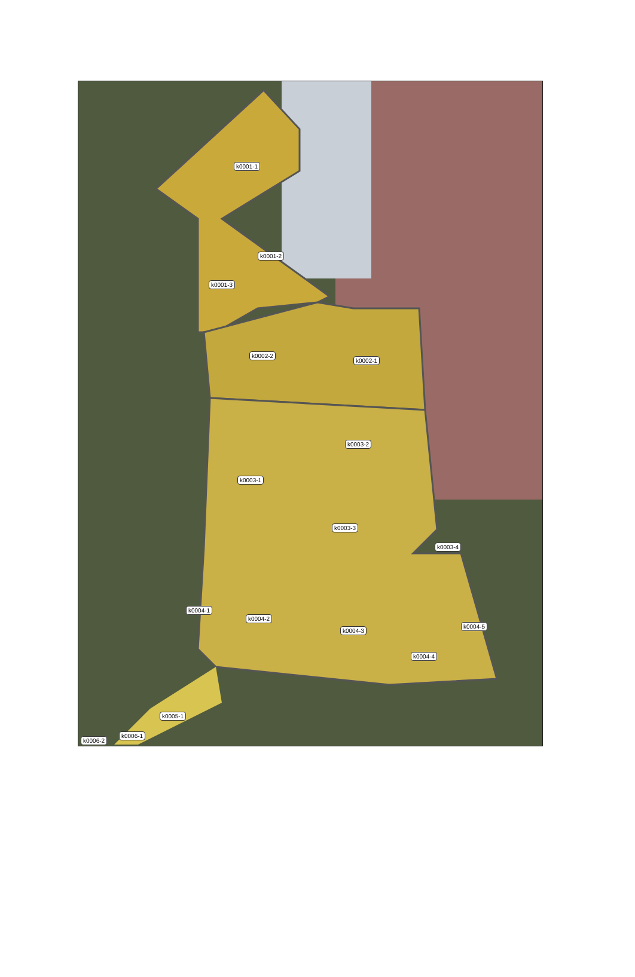k0001-1
k0001-2
k0001-3
k0002-2
k0002-1
k0003-2
k0003-1
k0003-3
k0003-4
k0004-1
k0004-2
k0004-3
k0004-5
k0004-4
k0005-1
k0006-1
k0006-2